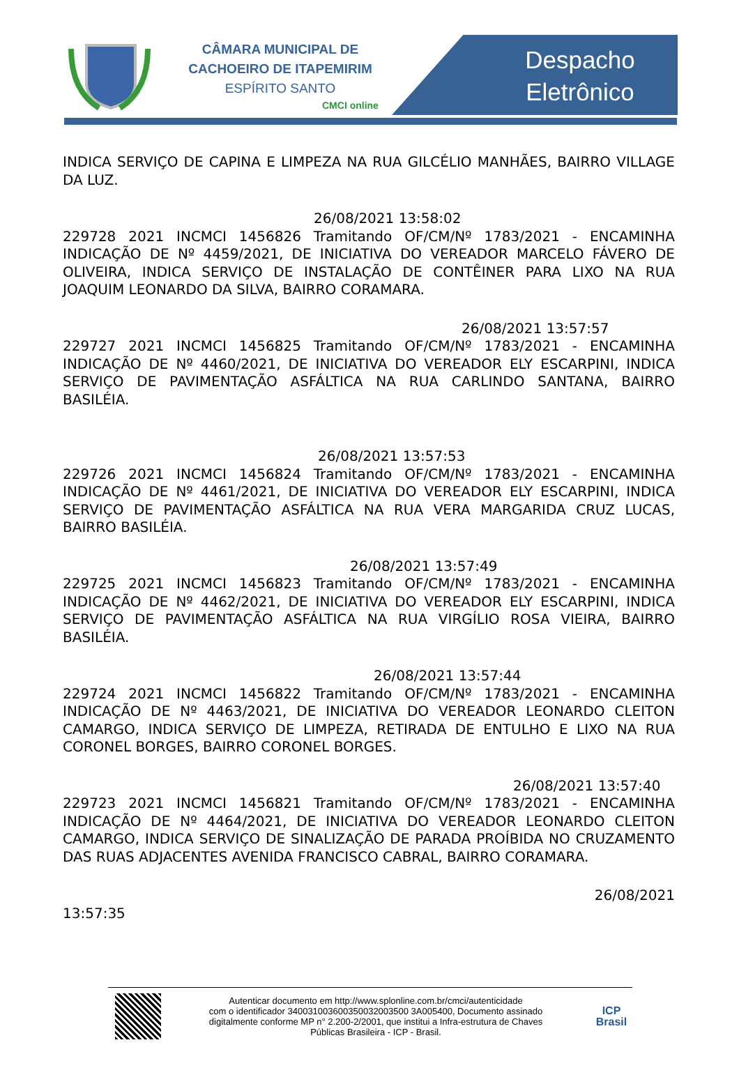CÂMARA MUNICIPAL DE
CACHOEIRO DE ITAPEMIRIM
ESPÍRITO SANTO
CMCI online
Despacho
Eletrônico
INDICA SERVIÇO DE CAPINA E LIMPEZA NA RUA GILCÉLIO MANHÃES, BAIRRO VILLAGE DA LUZ.
26/08/2021 13:58:02
229728 2021 INCMCI 1456826 Tramitando OF/CM/Nº 1783/2021 - ENCAMINHA INDICAÇÃO DE Nº 4459/2021, DE INICIATIVA DO VEREADOR MARCELO FÁVERO DE OLIVEIRA, INDICA SERVIÇO DE INSTALAÇÃO DE CONTÊINER PARA LIXO NA RUA JOAQUIM LEONARDO DA SILVA, BAIRRO CORAMARA.
26/08/2021 13:57:57
229727 2021 INCMCI 1456825 Tramitando OF/CM/Nº 1783/2021 - ENCAMINHA INDICAÇÃO DE Nº 4460/2021, DE INICIATIVA DO VEREADOR ELY ESCARPINI, INDICA SERVIÇO DE PAVIMENTAÇÃO ASFÁLTICA NA RUA CARLINDO SANTANA, BAIRRO BASILÉIA.
26/08/2021 13:57:53
229726 2021 INCMCI 1456824 Tramitando OF/CM/Nº 1783/2021 - ENCAMINHA INDICAÇÃO DE Nº 4461/2021, DE INICIATIVA DO VEREADOR ELY ESCARPINI, INDICA SERVIÇO DE PAVIMENTAÇÃO ASFÁLTICA NA RUA VERA MARGARIDA CRUZ LUCAS, BAIRRO BASILÉIA.
26/08/2021 13:57:49
229725 2021 INCMCI 1456823 Tramitando OF/CM/Nº 1783/2021 - ENCAMINHA INDICAÇÃO DE Nº 4462/2021, DE INICIATIVA DO VEREADOR ELY ESCARPINI, INDICA SERVIÇO DE PAVIMENTAÇÃO ASFÁLTICA NA RUA VIRGÍLIO ROSA VIEIRA, BAIRRO BASILÉIA.
26/08/2021 13:57:44
229724 2021 INCMCI 1456822 Tramitando OF/CM/Nº 1783/2021 - ENCAMINHA INDICAÇÃO DE Nº 4463/2021, DE INICIATIVA DO VEREADOR LEONARDO CLEITON CAMARGO, INDICA SERVIÇO DE LIMPEZA, RETIRADA DE ENTULHO E LIXO NA RUA CORONEL BORGES, BAIRRO CORONEL BORGES.
26/08/2021 13:57:40
229723 2021 INCMCI 1456821 Tramitando OF/CM/Nº 1783/2021 - ENCAMINHA INDICAÇÃO DE Nº 4464/2021, DE INICIATIVA DO VEREADOR LEONARDO CLEITON CAMARGO, INDICA SERVIÇO DE SINALIZAÇÃO DE PARADA PROÍBIDA NO CRUZAMENTO DAS RUAS ADJACENTES AVENIDA FRANCISCO CABRAL, BAIRRO CORAMARA.
26/08/2021
13:57:35
Autenticar documento em http://www.splonline.com.br/cmci/autenticidade
com o identificador 340031003600350032003500 3A005400, Documento assinado
digitalmente conforme MP n° 2.200-2/2001, que institui a Infra-estrutura de Chaves
Públicas Brasileira - ICP - Brasil.
ICP
Brasil